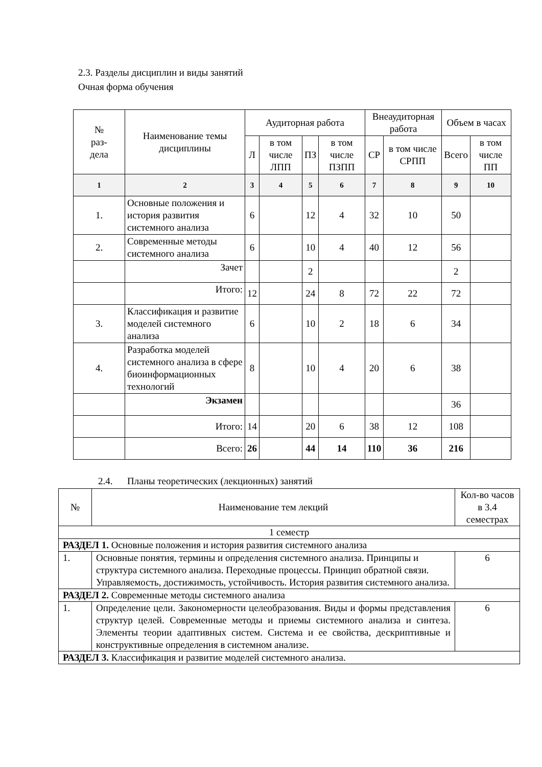2.3. Разделы дисциплин и виды занятий
Очная форма обучения
| № раз- дела | Наименование темы дисциплины | Аудиторная работа | | | | Внеаудиторная работа | | Объем в часах | |
| --- | --- | --- | --- | --- | --- | --- | --- | --- | --- |
| | | Л | в том числе ЛПП | ПЗ | в том числе ПЗПП | СР | в том числе СРПП | Всего | в том числе ПП |
| 1 | 2 | 3 | 4 | 5 | 6 | 7 | 8 | 9 | 10 |
| 1. | Основные положения и история развития системного анализа | 6 | | 12 | 4 | 32 | 10 | 50 | |
| 2. | Современные методы системного анализа | 6 | | 10 | 4 | 40 | 12 | 56 | |
| | Зачет | | | 2 | | | | 2 | |
| | Итого: | 12 | | 24 | 8 | 72 | 22 | 72 | |
| 3. | Классификация и развитие моделей системного анализа | 6 | | 10 | 2 | 18 | 6 | 34 | |
| 4. | Разработка моделей системного анализа в сфере биоинформационных технологий | 8 | | 10 | 4 | 20 | 6 | 38 | |
| | Экзамен | | | | | | | 36 | |
| | Итого: | 14 | | 20 | 6 | 38 | 12 | 108 | |
| | Всего: | 26 | | 44 | 14 | 110 | 36 | 216 | |
2.4. Планы теоретических (лекционных) занятий
| № | Наименование тем лекций | Кол-во часов в 3.4 семестрах |
| 1 семестр | | |
| РАЗДЕЛ 1. Основные положения и история развития системного анализа | | |
| 1. | Основные понятия, термины и определения системного анализа. Принципы и структура системного анализа. Переходные процессы. Принцип обратной связи. Управляемость, достижимость, устойчивость. История развития системного анализа. | 6 |
| РАЗДЕЛ 2. Современные методы системного анализа | | |
| 1. | Определение цели. Закономерности целеобразования. Виды и формы представления структур целей. Современные методы и приемы системного анализа и синтеза. Элементы теории адаптивных систем. Система и ее свойства, дескриптивные и конструктивные определения в системном анализе. | 6 |
| РАЗДЕЛ 3. Классификация и развитие моделей системного анализа. | | |